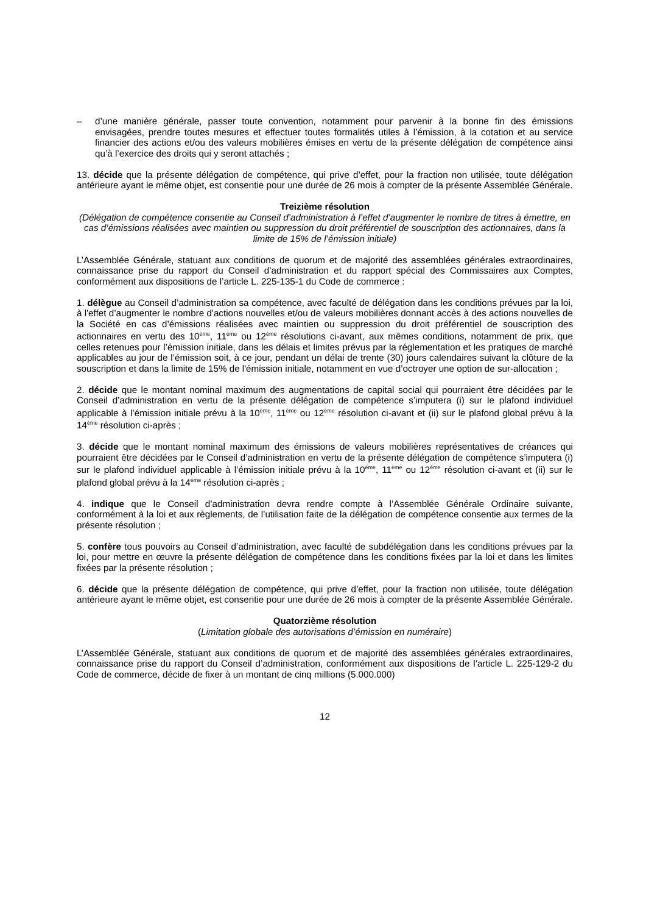– d’une manière générale, passer toute convention, notamment pour parvenir à la bonne fin des émissions envisagées, prendre toutes mesures et effectuer toutes formalités utiles à l’émission, à la cotation et au service financier des actions et/ou des valeurs mobilières émises en vertu de la présente délégation de compétence ainsi qu’à l’exercice des droits qui y seront attachés ;
13. décide que la présente délégation de compétence, qui prive d’effet, pour la fraction non utilisée, toute délégation antérieure ayant le même objet, est consentie pour une durée de 26 mois à compter de la présente Assemblée Générale.
Treizième résolution
(Délégation de compétence consentie au Conseil d’administration à l’effet d’augmenter le nombre de titres à émettre, en cas d’émissions réalisées avec maintien ou suppression du droit préférentiel de souscription des actionnaires, dans la limite de 15% de l’émission initiale)
L’Assemblée Générale, statuant aux conditions de quorum et de majorité des assemblées générales extraordinaires, connaissance prise du rapport du Conseil d’administration et du rapport spécial des Commissaires aux Comptes, conformément aux dispositions de l’article L. 225-135-1 du Code de commerce :
1. délègue au Conseil d’administration sa compétence, avec faculté de délégation dans les conditions prévues par la loi, à l'effet d’augmenter le nombre d'actions nouvelles et/ou de valeurs mobilières donnant accès à des actions nouvelles de la Société en cas d’émissions réalisées avec maintien ou suppression du droit préférentiel de souscription des actionnaires en vertu des 10<sup>ème</sup>, 11<sup>ème</sup> ou 12<sup>ème</sup> résolutions ci-avant, aux mêmes conditions, notamment de prix, que celles retenues pour l’émission initiale, dans les délais et limites prévus par la réglementation et les pratiques de marché applicables au jour de l’émission soit, à ce jour, pendant un délai de trente (30) jours calendaires suivant la clôture de la souscription et dans la limite de 15% de l'émission initiale, notamment en vue d’octroyer une option de sur-allocation ;
2. décide que le montant nominal maximum des augmentations de capital social qui pourraient être décidées par le Conseil d’administration en vertu de la présente délégation de compétence s’imputera (i) sur le plafond individuel applicable à l’émission initiale prévu à la 10<sup>ème</sup>, 11<sup>ème</sup> ou 12<sup>ème</sup> résolution ci-avant et (ii) sur le plafond global prévu à la 14<sup>ème</sup> résolution ci-après ;
3. décide que le montant nominal maximum des émissions de valeurs mobilières représentatives de créances qui pourraient être décidées par le Conseil d’administration en vertu de la présente délégation de compétence s’imputera (i) sur le plafond individuel applicable à l’émission initiale prévu à la 10<sup>ème</sup>, 11<sup>ème</sup> ou 12<sup>ème</sup> résolution ci-avant et (ii) sur le plafond global prévu à la 14<sup>ème</sup> résolution ci-après ;
4. indique que le Conseil d’administration devra rendre compte à l’Assemblée Générale Ordinaire suivante, conformément à la loi et aux règlements, de l’utilisation faite de la délégation de compétence consentie aux termes de la présente résolution ;
5. confère tous pouvoirs au Conseil d’administration, avec faculté de subdélégation dans les conditions prévues par la loi, pour mettre en œuvre la présente délégation de compétence dans les conditions fixées par la loi et dans les limites fixées par la présente résolution ;
6. décide que la présente délégation de compétence, qui prive d’effet, pour la fraction non utilisée, toute délégation antérieure ayant le même objet, est consentie pour une durée de 26 mois à compter de la présente Assemblée Générale.
Quatorzième résolution
(Limitation globale des autorisations d’émission en numéraire)
L’Assemblée Générale, statuant aux conditions de quorum et de majorité des assemblées générales extraordinaires, connaissance prise du rapport du Conseil d’administration, conformément aux dispositions de l’article L. 225-129-2 du Code de commerce, décide de fixer à un montant de cinq millions (5.000.000)
12